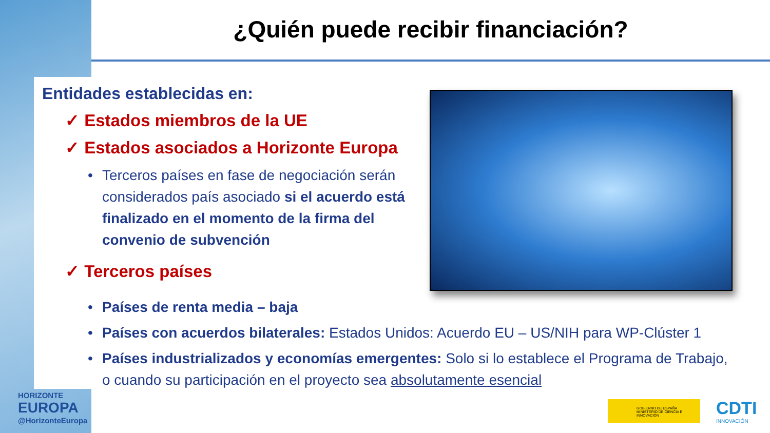¿Quién puede recibir financiación?
Entidades establecidas en:
✓ Estados miembros de la UE
✓ Estados asociados a Horizonte Europa
• Terceros países en fase de negociación serán considerados país asociado si el acuerdo está finalizado en el momento de la firma del convenio de subvención
✓ Terceros países
• Países de renta media – baja
• Países con acuerdos bilaterales: Estados Unidos: Acuerdo EU – US/NIH para WP-Clúster 1
• Países industrializados y economías emergentes: Solo si lo establece el Programa de Trabajo, o cuando su participación en el proyecto sea absolutamente esencial
HORIZONTE
EUROPA
@HorizonteEuropa
GOBIERNO DE ESPAÑA MINISTERIO DE CIENCIA E INNOVACIÓN
CDTI
INNOVACIÓN